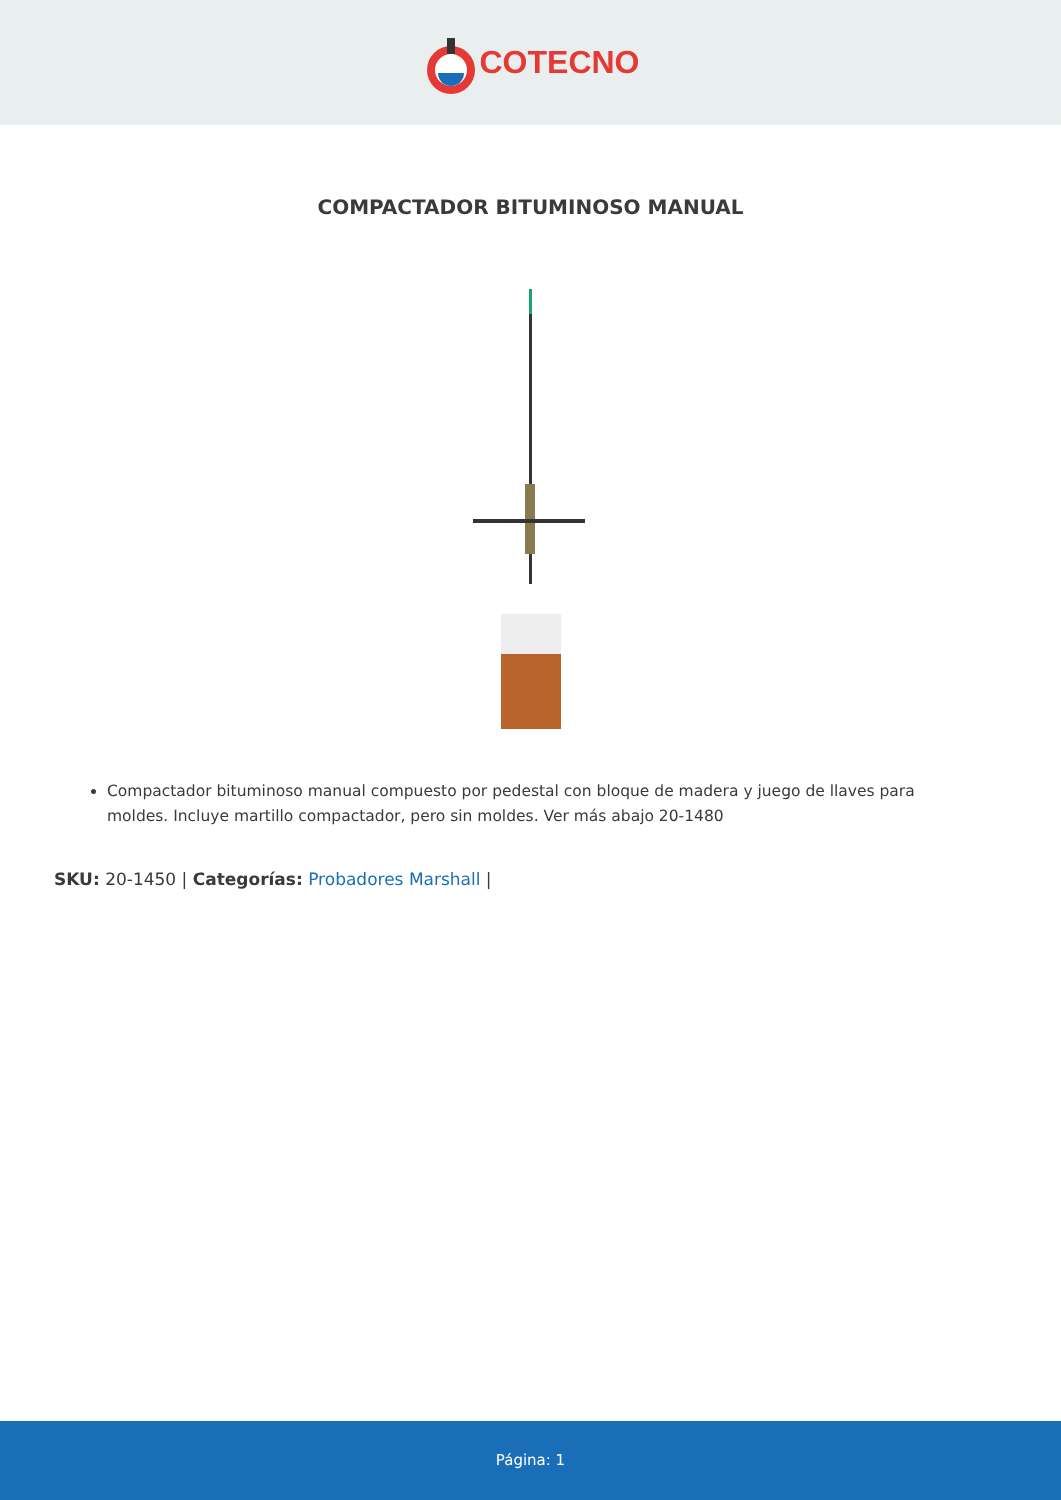COTECNO
COMPACTADOR BITUMINOSO MANUAL
Compactador bituminoso manual compuesto por pedestal con bloque de madera y juego de llaves para moldes. Incluye martillo compactador, pero sin moldes. Ver más abajo 20-1480
SKU: 20-1450 | Categorías: Probadores Marshall |
Página: 1